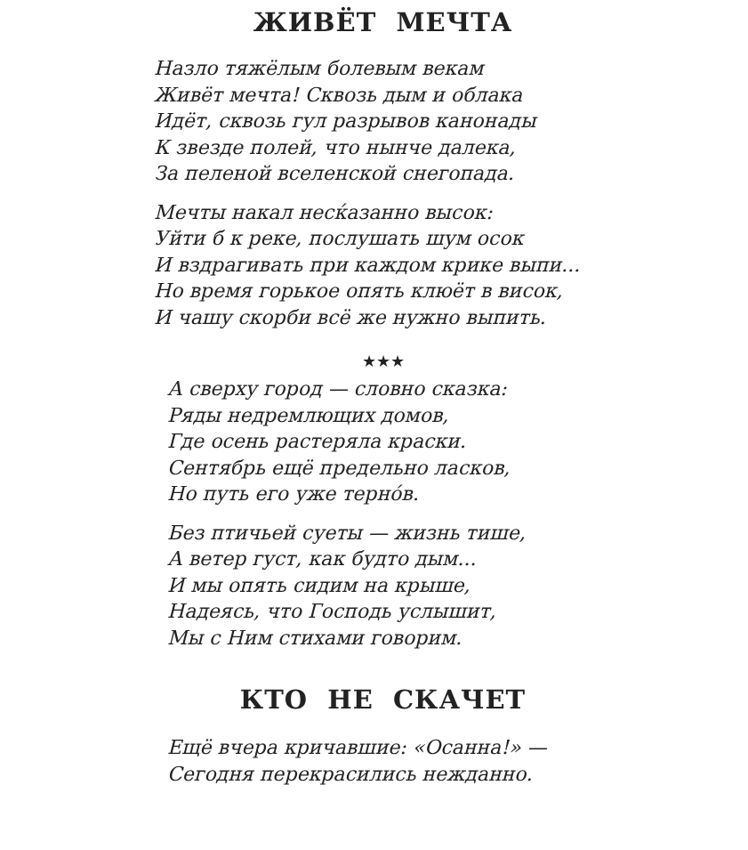ЖИВЁТ МЕЧТА
Назло тяжёлым болевым векам
Живёт мечта! Сквозь дым и облака
Идёт, сквозь гул разрывов канонады
К звезде полей, что нынче далека,
За пеленой вселенской снегопада.
Мечты накал несќазанно высок:
Уйти б к реке, послушать шум осок
И вздрагивать при каждом крике выпи...
Но время горькое опять клюёт в висок,
И чашу скорби всё же нужно выпить.
★★★
А сверху город — словно сказка:
Ряды недремлющих домов,
Где осень растеряла краски.
Сентябрь ещё предельно ласков,
Но путь его уже тернóв.
Без птичьей суеты — жизнь тише,
А ветер густ, как будто дым...
И мы опять сидим на крыше,
Надеясь, что Господь услышит,
Мы с Ним стихами говорим.
КТО НЕ СКАЧЕТ
Ещё вчера кричавшие: «Осанна!» —
Сегодня перекрасились нежданно.